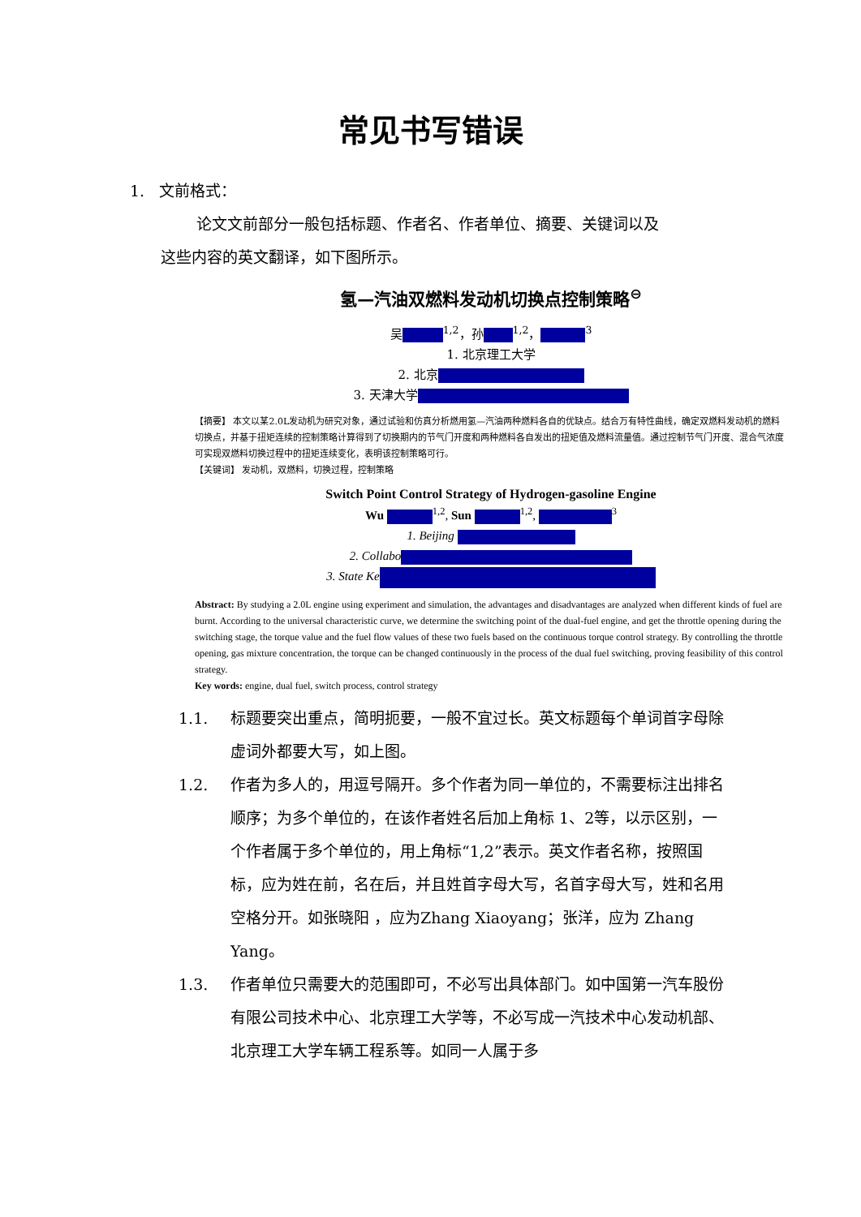常见书写错误
1. 文前格式：
论文文前部分一般包括标题、作者名、作者单位、摘要、关键词以及
这些内容的英文翻译，如下图所示。
氢—汽油双燃料发动机切换点控制策略<sup>⊖</sup>
吴<sup>1,2</sup>，孙<sup>1,2</sup>，<sup>3</sup>
1. 北京理工大学
2. 北京
3. 天津大学
【摘要】 本文以某2.0L发动机为研究对象，通过试验和仿真分析燃用氢—汽油两种燃料各自的优缺点。结合万有特性曲线，确定双燃料发动机的燃料切换点，并基于扭矩连续的控制策略计算得到了切换期内的节气门开度和两种燃料各自发出的扭矩值及燃料流量值。通过控制节气门开度、混合气浓度可实现双燃料切换过程中的扭矩连续变化，表明该控制策略可行。
【关键词】 发动机，双燃料，切换过程，控制策略
Switch Point Control Strategy of Hydrogen-gasoline Engine
Wu <sup>1,2</sup>, Sun <sup>1,2</sup>, <sup>3</sup>
1. Beijing
2. Collabo
3. State Ke
Abstract: By studying a 2.0L engine using experiment and simulation, the advantages and disadvantages are analyzed when different kinds of fuel are burnt. According to the universal characteristic curve, we determine the switching point of the dual-fuel engine, and get the throttle opening during the switching stage, the torque value and the fuel flow values of these two fuels based on the continuous torque control strategy. By controlling the throttle opening, gas mixture concentration, the torque can be changed continuously in the process of the dual fuel switching, proving feasibility of this control strategy.
Key words: engine, dual fuel, switch process, control strategy
1.1. 标题要突出重点，简明扼要，一般不宜过长。英文标题每个单词首字母除虚词外都要大写，如上图。
1.2. 作者为多人的，用逗号隔开。多个作者为同一单位的，不需要标注出排名顺序；为多个单位的，在该作者姓名后加上角标 1、2等，以示区别，一个作者属于多个单位的，用上角标“1,2”表示。英文作者名称，按照国标，应为姓在前，名在后，并且姓首字母大写，名首字母大写，姓和名用空格分开。如张晓阳 ，应为Zhang Xiaoyang；张洋，应为 Zhang Yang。
1.3. 作者单位只需要大的范围即可，不必写出具体部门。如中国第一汽车股份有限公司技术中心、北京理工大学等，不必写成一汽技术中心发动机部、北京理工大学车辆工程系等。如同一人属于多